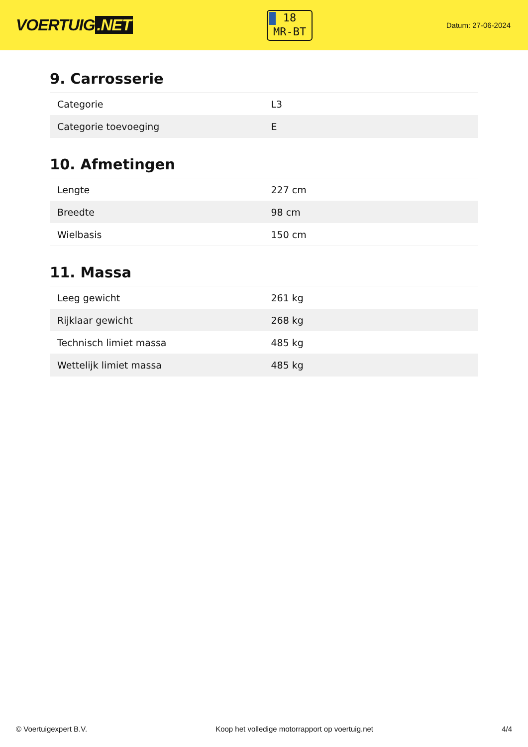VOERTUIG.NET
18
MR-BT
Datum: 27-06-2024
9. Carrosserie
| Categorie | L3 |
| Categorie toevoeging | E |
10. Afmetingen
| Lengte | 227 cm |
| Breedte | 98 cm |
| Wielbasis | 150 cm |
11. Massa
| Leeg gewicht | 261 kg |
| Rijklaar gewicht | 268 kg |
| Technisch limiet massa | 485 kg |
| Wettelijk limiet massa | 485 kg |
© Voertuigexpert B.V. Koop het volledige motorrapport op voertuig.net 4/4